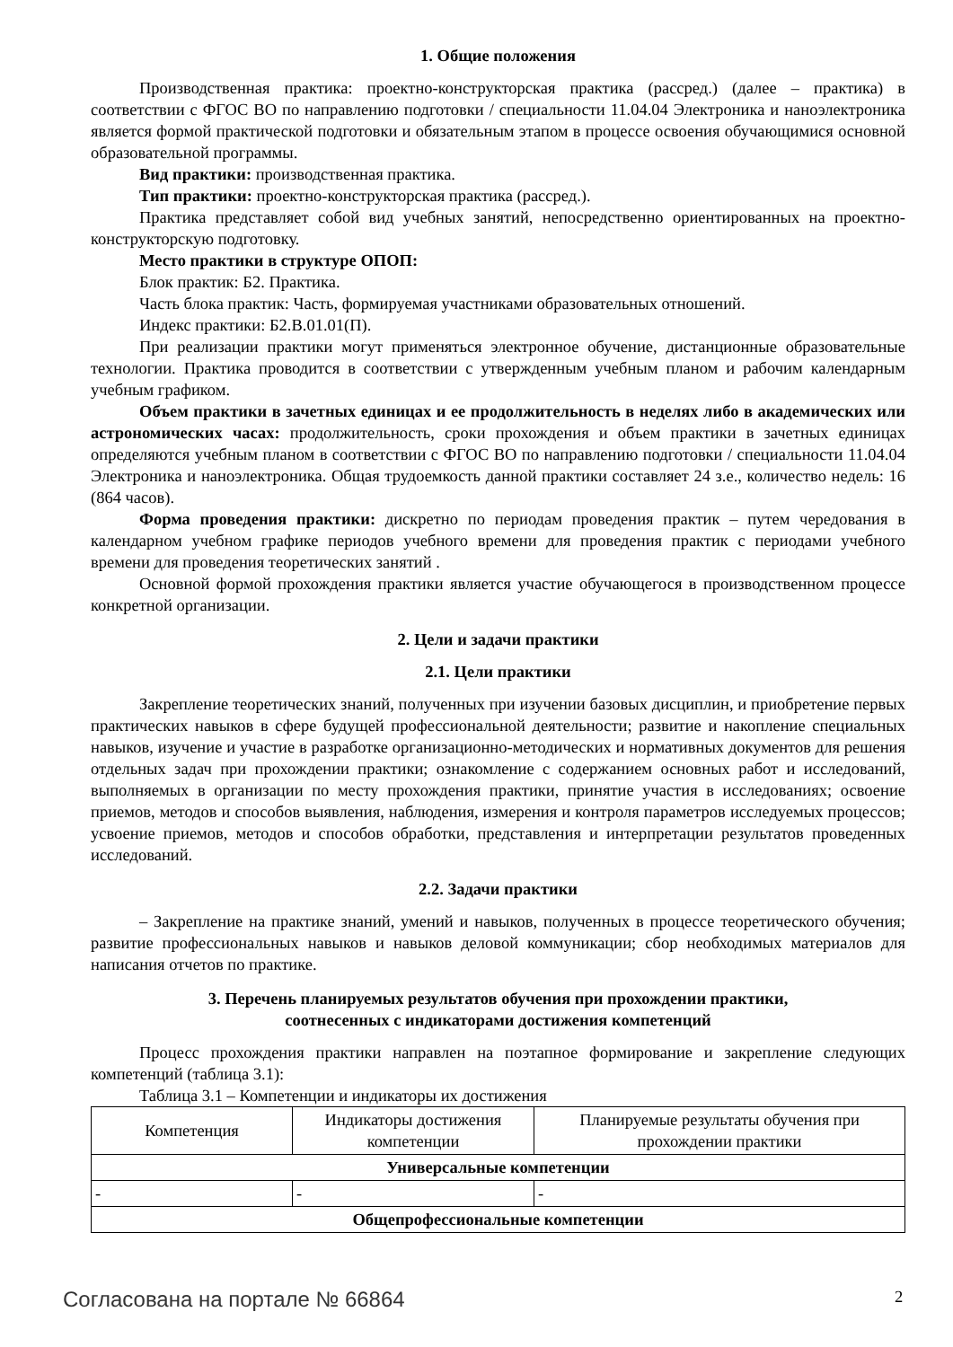1. Общие положения
Производственная практика: проектно-конструкторская практика (рассред.) (далее – практика) в соответствии с ФГОС ВО по направлению подготовки / специальности 11.04.04 Электроника и наноэлектроника является формой практической подготовки и обязательным этапом в процессе освоения обучающимися основной образовательной программы.
Вид практики: производственная практика.
Тип практики: проектно-конструкторская практика (рассред.).
Практика представляет собой вид учебных занятий, непосредственно ориентированных на проектно-конструкторскую подготовку.
Место практики в структуре ОПОП:
Блок практик: Б2. Практика.
Часть блока практик: Часть, формируемая участниками образовательных отношений.
Индекс практики: Б2.В.01.01(П).
При реализации практики могут применяться электронное обучение, дистанционные образовательные технологии. Практика проводится в соответствии с утвержденным учебным планом и рабочим календарным учебным графиком.
Объем практики в зачетных единицах и ее продолжительность в неделях либо в академических или астрономических часах: продолжительность, сроки прохождения и объем практики в зачетных единицах определяются учебным планом в соответствии с ФГОС ВО по направлению подготовки / специальности 11.04.04 Электроника и наноэлектроника. Общая трудоемкость данной практики составляет 24 з.е., количество недель: 16 (864 часов).
Форма проведения практики: дискретно по периодам проведения практик – путем чередования в календарном учебном графике периодов учебного времени для проведения практик с периодами учебного времени для проведения теоретических занятий .
Основной формой прохождения практики является участие обучающегося в производственном процессе конкретной организации.
2. Цели и задачи практики
2.1. Цели практики
Закрепление теоретических знаний, полученных при изучении базовых дисциплин, и приобретение первых практических навыков в сфере будущей профессиональной деятельности; развитие и накопление специальных навыков, изучение и участие в разработке организационно-методических и нормативных документов для решения отдельных задач при прохождении практики; ознакомление с содержанием основных работ и исследований, выполняемых в организации по месту прохождения практики, принятие участия в исследованиях; освоение приемов, методов и способов выявления, наблюдения, измерения и контроля параметров исследуемых процессов; усвоение приемов, методов и способов обработки, представления и интерпретации результатов проведенных исследований.
2.2. Задачи практики
– Закрепление на практике знаний, умений и навыков, полученных в процессе теоретического обучения; развитие профессиональных навыков и навыков деловой коммуникации; сбор необходимых материалов для написания отчетов по практике.
3. Перечень планируемых результатов обучения при прохождении практики,
соотнесенных с индикаторами достижения компетенций
Процесс прохождения практики направлен на поэтапное формирование и закрепление следующих компетенций (таблица 3.1):
Таблица 3.1 – Компетенции и индикаторы их достижения
| Компетенция | Индикаторы достижения компетенции | Планируемые результаты обучения при прохождении практики |
| --- | --- | --- |
| Универсальные компетенции | | |
| - | - | - |
| Общепрофессиональные компетенции | | |
Согласована на портале № 66864 2